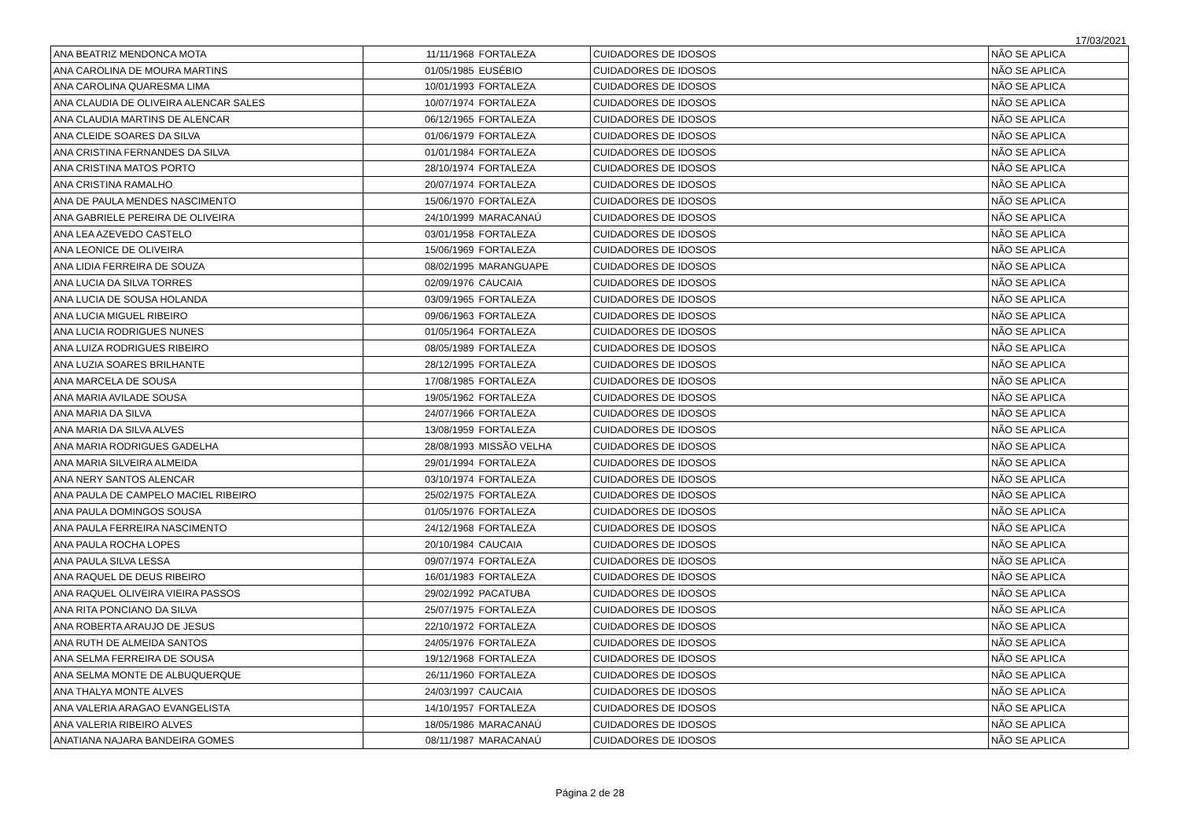17/03/2021
| ANA BEATRIZ MENDONCA MOTA | 11/11/1968 | FORTALEZA | CUIDADORES DE IDOSOS | NÃO SE APLICA |
| ANA CAROLINA DE MOURA MARTINS | 01/05/1985 | EUSÉBIO | CUIDADORES DE IDOSOS | NÃO SE APLICA |
| ANA CAROLINA QUARESMA LIMA | 10/01/1993 | FORTALEZA | CUIDADORES DE IDOSOS | NÃO SE APLICA |
| ANA CLAUDIA DE OLIVEIRA ALENCAR SALES | 10/07/1974 | FORTALEZA | CUIDADORES DE IDOSOS | NÃO SE APLICA |
| ANA CLAUDIA MARTINS DE ALENCAR | 06/12/1965 | FORTALEZA | CUIDADORES DE IDOSOS | NÃO SE APLICA |
| ANA CLEIDE SOARES DA SILVA | 01/06/1979 | FORTALEZA | CUIDADORES DE IDOSOS | NÃO SE APLICA |
| ANA CRISTINA FERNANDES DA SILVA | 01/01/1984 | FORTALEZA | CUIDADORES DE IDOSOS | NÃO SE APLICA |
| ANA CRISTINA MATOS PORTO | 28/10/1974 | FORTALEZA | CUIDADORES DE IDOSOS | NÃO SE APLICA |
| ANA CRISTINA RAMALHO | 20/07/1974 | FORTALEZA | CUIDADORES DE IDOSOS | NÃO SE APLICA |
| ANA DE PAULA MENDES NASCIMENTO | 15/06/1970 | FORTALEZA | CUIDADORES DE IDOSOS | NÃO SE APLICA |
| ANA GABRIELE PEREIRA DE OLIVEIRA | 24/10/1999 | MARACANAÚ | CUIDADORES DE IDOSOS | NÃO SE APLICA |
| ANA LEA AZEVEDO CASTELO | 03/01/1958 | FORTALEZA | CUIDADORES DE IDOSOS | NÃO SE APLICA |
| ANA LEONICE DE OLIVEIRA | 15/06/1969 | FORTALEZA | CUIDADORES DE IDOSOS | NÃO SE APLICA |
| ANA LIDIA FERREIRA DE SOUZA | 08/02/1995 | MARANGUAPE | CUIDADORES DE IDOSOS | NÃO SE APLICA |
| ANA LUCIA DA SILVA TORRES | 02/09/1976 | CAUCAIA | CUIDADORES DE IDOSOS | NÃO SE APLICA |
| ANA LUCIA DE SOUSA HOLANDA | 03/09/1965 | FORTALEZA | CUIDADORES DE IDOSOS | NÃO SE APLICA |
| ANA LUCIA MIGUEL RIBEIRO | 09/06/1963 | FORTALEZA | CUIDADORES DE IDOSOS | NÃO SE APLICA |
| ANA LUCIA RODRIGUES NUNES | 01/05/1964 | FORTALEZA | CUIDADORES DE IDOSOS | NÃO SE APLICA |
| ANA LUIZA RODRIGUES RIBEIRO | 08/05/1989 | FORTALEZA | CUIDADORES DE IDOSOS | NÃO SE APLICA |
| ANA LUZIA SOARES BRILHANTE | 28/12/1995 | FORTALEZA | CUIDADORES DE IDOSOS | NÃO SE APLICA |
| ANA MARCELA DE SOUSA | 17/08/1985 | FORTALEZA | CUIDADORES DE IDOSOS | NÃO SE APLICA |
| ANA MARIA AVILADE SOUSA | 19/05/1962 | FORTALEZA | CUIDADORES DE IDOSOS | NÃO SE APLICA |
| ANA MARIA DA SILVA | 24/07/1966 | FORTALEZA | CUIDADORES DE IDOSOS | NÃO SE APLICA |
| ANA MARIA DA SILVA ALVES | 13/08/1959 | FORTALEZA | CUIDADORES DE IDOSOS | NÃO SE APLICA |
| ANA MARIA RODRIGUES GADELHA | 28/08/1993 | MISSÃO VELHA | CUIDADORES DE IDOSOS | NÃO SE APLICA |
| ANA MARIA SILVEIRA ALMEIDA | 29/01/1994 | FORTALEZA | CUIDADORES DE IDOSOS | NÃO SE APLICA |
| ANA NERY SANTOS ALENCAR | 03/10/1974 | FORTALEZA | CUIDADORES DE IDOSOS | NÃO SE APLICA |
| ANA PAULA DE CAMPELO MACIEL RIBEIRO | 25/02/1975 | FORTALEZA | CUIDADORES DE IDOSOS | NÃO SE APLICA |
| ANA PAULA DOMINGOS SOUSA | 01/05/1976 | FORTALEZA | CUIDADORES DE IDOSOS | NÃO SE APLICA |
| ANA PAULA FERREIRA NASCIMENTO | 24/12/1968 | FORTALEZA | CUIDADORES DE IDOSOS | NÃO SE APLICA |
| ANA PAULA ROCHA LOPES | 20/10/1984 | CAUCAIA | CUIDADORES DE IDOSOS | NÃO SE APLICA |
| ANA PAULA SILVA LESSA | 09/07/1974 | FORTALEZA | CUIDADORES DE IDOSOS | NÃO SE APLICA |
| ANA RAQUEL DE DEUS RIBEIRO | 16/01/1983 | FORTALEZA | CUIDADORES DE IDOSOS | NÃO SE APLICA |
| ANA RAQUEL OLIVEIRA VIEIRA PASSOS | 29/02/1992 | PACATUBA | CUIDADORES DE IDOSOS | NÃO SE APLICA |
| ANA RITA PONCIANO DA SILVA | 25/07/1975 | FORTALEZA | CUIDADORES DE IDOSOS | NÃO SE APLICA |
| ANA ROBERTA ARAUJO DE JESUS | 22/10/1972 | FORTALEZA | CUIDADORES DE IDOSOS | NÃO SE APLICA |
| ANA RUTH DE ALMEIDA SANTOS | 24/05/1976 | FORTALEZA | CUIDADORES DE IDOSOS | NÃO SE APLICA |
| ANA SELMA FERREIRA DE SOUSA | 19/12/1968 | FORTALEZA | CUIDADORES DE IDOSOS | NÃO SE APLICA |
| ANA SELMA MONTE DE ALBUQUERQUE | 26/11/1960 | FORTALEZA | CUIDADORES DE IDOSOS | NÃO SE APLICA |
| ANA THALYA MONTE ALVES | 24/03/1997 | CAUCAIA | CUIDADORES DE IDOSOS | NÃO SE APLICA |
| ANA VALERIA ARAGAO EVANGELISTA | 14/10/1957 | FORTALEZA | CUIDADORES DE IDOSOS | NÃO SE APLICA |
| ANA VALERIA RIBEIRO ALVES | 18/05/1986 | MARACANAÚ | CUIDADORES DE IDOSOS | NÃO SE APLICA |
| ANATIANA NAJARA BANDEIRA GOMES | 08/11/1987 | MARACANAÚ | CUIDADORES DE IDOSOS | NÃO SE APLICA |
Página 2 de 28